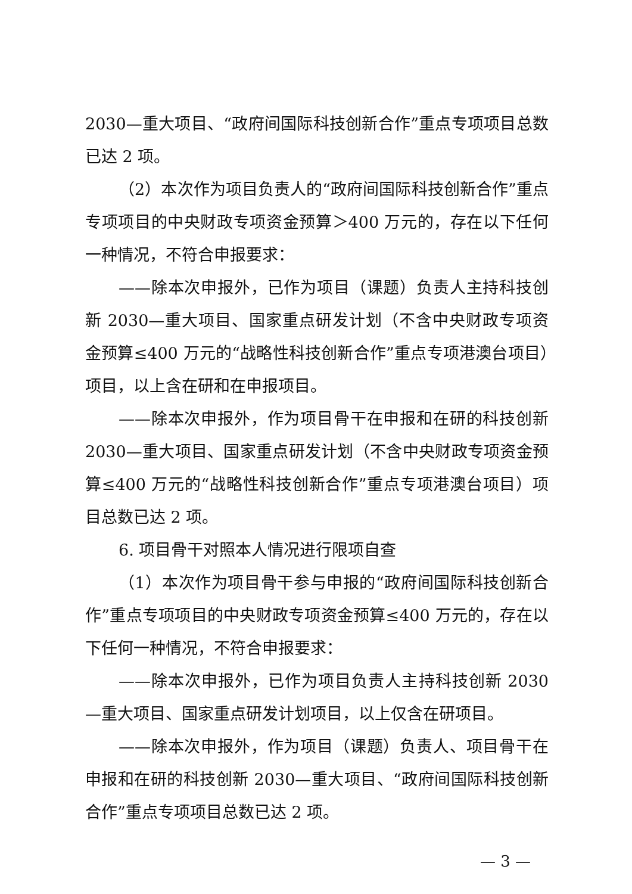2030—重大项目、“政府间国际科技创新合作”重点专项项目总数已达 2 项。
（2）本次作为项目负责人的“政府间国际科技创新合作”重点专项项目的中央财政专项资金预算＞400 万元的，存在以下任何一种情况，不符合申报要求：
——除本次申报外，已作为项目（课题）负责人主持科技创新 2030—重大项目、国家重点研发计划（不含中央财政专项资金预算≤400 万元的“战略性科技创新合作”重点专项港澳台项目）项目，以上含在研和在申报项目。
——除本次申报外，作为项目骨干在申报和在研的科技创新 2030—重大项目、国家重点研发计划（不含中央财政专项资金预算≤400 万元的“战略性科技创新合作”重点专项港澳台项目）项目总数已达 2 项。
6. 项目骨干对照本人情况进行限项自查
（1）本次作为项目骨干参与申报的“政府间国际科技创新合作”重点专项项目的中央财政专项资金预算≤400 万元的，存在以下任何一种情况，不符合申报要求：
——除本次申报外，已作为项目负责人主持科技创新 2030—重大项目、国家重点研发计划项目，以上仅含在研项目。
——除本次申报外，作为项目（课题）负责人、项目骨干在申报和在研的科技创新 2030—重大项目、“政府间国际科技创新合作”重点专项项目总数已达 2 项。
— 3 —